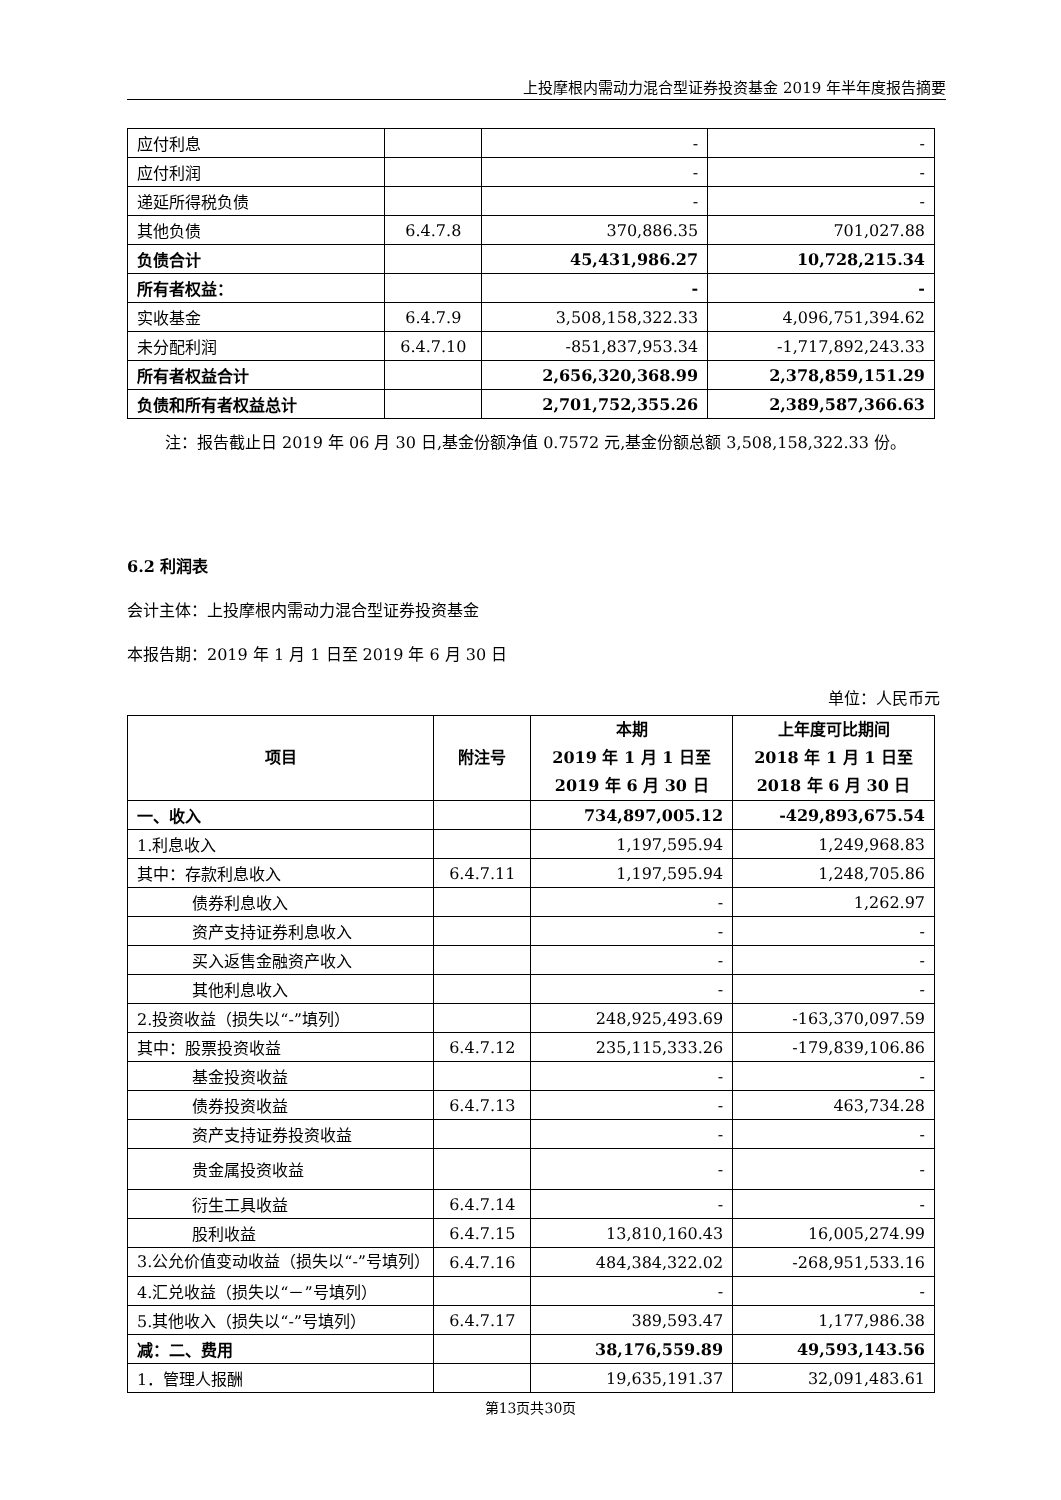上投摩根内需动力混合型证券投资基金 2019 年半年度报告摘要
| 应付利息 | | - | - |
| 应付利润 | | - | - |
| 递延所得税负债 | | - | - |
| 其他负债 | 6.4.7.8 | 370,886.35 | 701,027.88 |
| 负债合计 | | 45,431,986.27 | 10,728,215.34 |
| 所有者权益： | | - | - |
| 实收基金 | 6.4.7.9 | 3,508,158,322.33 | 4,096,751,394.62 |
| 未分配利润 | 6.4.7.10 | -851,837,953.34 | -1,717,892,243.33 |
| 所有者权益合计 | | 2,656,320,368.99 | 2,378,859,151.29 |
| 负债和所有者权益总计 | | 2,701,752,355.26 | 2,389,587,366.63 |
注：报告截止日 2019 年 06 月 30 日,基金份额净值 0.7572 元,基金份额总额 3,508,158,322.33 份。
6.2 利润表
会计主体：上投摩根内需动力混合型证券投资基金
本报告期：2019 年 1 月 1 日至 2019 年 6 月 30 日
单位：人民币元
| 项目 | 附注号 | 本期 2019 年 1 月 1 日至 2019 年 6 月 30 日 | 上年度可比期间 2018 年 1 月 1 日至 2018 年 6 月 30 日 |
| --- | --- | --- | --- |
| 一、收入 | | 734,897,005.12 | -429,893,675.54 |
| 1.利息收入 | | 1,197,595.94 | 1,249,968.83 |
| 其中：存款利息收入 | 6.4.7.11 | 1,197,595.94 | 1,248,705.86 |
| 债券利息收入 | | - | 1,262.97 |
| 资产支持证券利息收入 | | - | - |
| 买入返售金融资产收入 | | - | - |
| 其他利息收入 | | - | - |
| 2.投资收益（损失以“-”填列） | | 248,925,493.69 | -163,370,097.59 |
| 其中：股票投资收益 | 6.4.7.12 | 235,115,333.26 | -179,839,106.86 |
| 基金投资收益 | | - | - |
| 债券投资收益 | 6.4.7.13 | - | 463,734.28 |
| 资产支持证券投资收益 | | - | - |
| 贵金属投资收益 | | - | - |
| 衍生工具收益 | 6.4.7.14 | - | - |
| 股利收益 | 6.4.7.15 | 13,810,160.43 | 16,005,274.99 |
| 3.公允价值变动收益（损失以“-”号填列） | 6.4.7.16 | 484,384,322.02 | -268,951,533.16 |
| 4.汇兑收益（损失以“－”号填列） | | - | - |
| 5.其他收入（损失以“-”号填列） | 6.4.7.17 | 389,593.47 | 1,177,986.38 |
| 减：二、费用 | | 38,176,559.89 | 49,593,143.56 |
| 1．管理人报酬 | | 19,635,191.37 | 32,091,483.61 |
第13页共30页